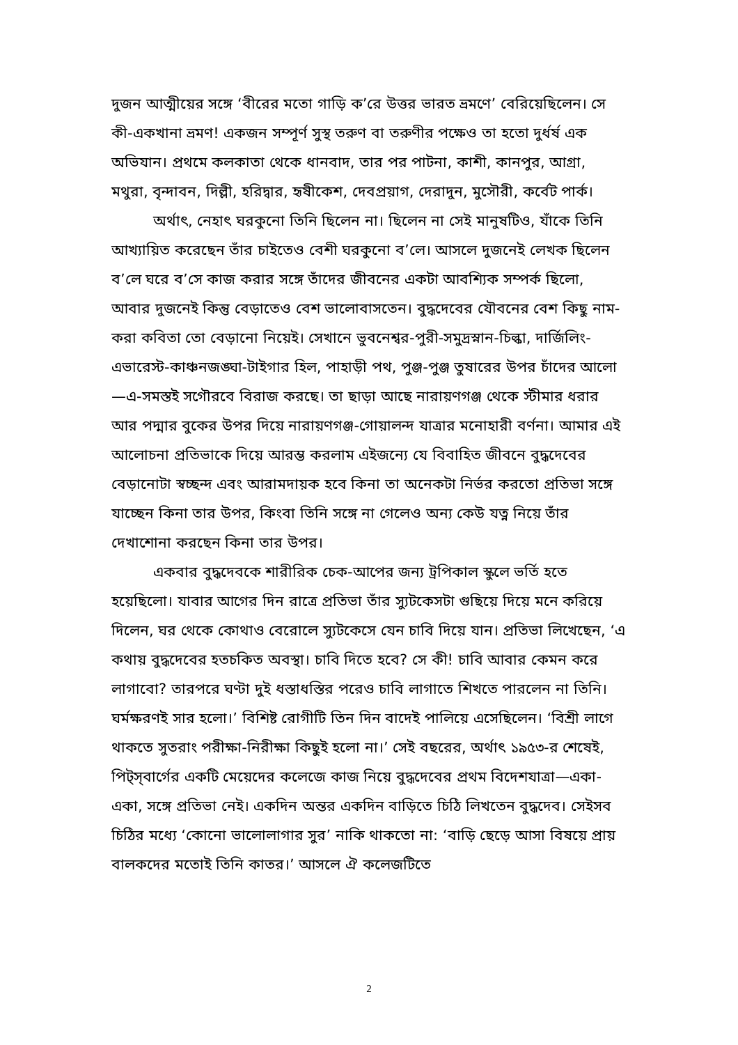দুজন আত্মীয়ের সঙ্গে ‘বীরের মতো গাড়ি ক’রে উত্তর ভারত ভ্রমণে’ বেরিয়েছিলেন। সে কী-একখানা ভ্রমণ! একজন সম্পূর্ণ সুস্থ তরুণ বা তরুণীর পক্ষেও তা হতো দুর্ধর্ষ এক অভিযান। প্রথমে কলকাতা থেকে ধানবাদ, তার পর পাটনা, কাশী, কানপুর, আগ্রা, মথুরা, বৃন্দাবন, দিল্লী, হরিদ্বার, হৃষীকেশ, দেবপ্রয়াগ, দেরাদুন, মুসৌরী, কর্বেট পার্ক।
অর্থাৎ, নেহাৎ ঘরকুনো তিনি ছিলেন না। ছিলেন না সেই মানুষটিও, যাঁকে তিনি আখ্যায়িত করেছেন তাঁর চাইতেও বেশী ঘরকুনো ব’লে। আসলে দুজনেই লেখক ছিলেন ব’লে ঘরে ব’সে কাজ করার সঙ্গে তাঁদের জীবনের একটা আবশ্যিক সম্পর্ক ছিলো, আবার দুজনেই কিন্তু বেড়াতেও বেশ ভালোবাসতেন। বুদ্ধদেবের যৌবনের বেশ কিছু নাম-করা কবিতা তো বেড়ানো নিয়েই। সেখানে ভুবনেশ্বর-পুরী-সমুদ্রস্নান-চিল্কা, দার্জিলিং-এভারেস্ট-কাঞ্চনজঙ্ঘা-টাইগার হিল, পাহাড়ী পথ, পুঞ্জ-পুঞ্জ তুষারের উপর চাঁদের আলো—এ-সমস্তই সগৌরবে বিরাজ করছে। তা ছাড়া আছে নারায়ণগঞ্জ থেকে স্টীমার ধরার আর পদ্মার বুকের উপর দিয়ে নারায়ণগঞ্জ-গোয়ালন্দ যাত্রার মনোহারী বর্ণনা। আমার এই আলোচনা প্রতিভাকে দিয়ে আরম্ভ করলাম এইজন্যে যে বিবাহিত জীবনে বুদ্ধদেবের বেড়ানোটা স্বচ্ছন্দ এবং আরামদায়ক হবে কিনা তা অনেকটা নির্ভর করতো প্রতিভা সঙ্গে যাচ্ছেন কিনা তার উপর, কিংবা তিনি সঙ্গে না গেলেও অন্য কেউ যত্ন নিয়ে তাঁর দেখাশোনা করছেন কিনা তার উপর।
একবার বুদ্ধদেবকে শারীরিক চেক-আপের জন্য ট্রপিকাল স্কুলে ভর্তি হতে হয়েছিলো। যাবার আগের দিন রাত্রে প্রতিভা তাঁর স্যুটকেসটা গুছিয়ে দিয়ে মনে করিয়ে দিলেন, ঘর থেকে কোথাও বেরোলে স্যুটকেসে যেন চাবি দিয়ে যান। প্রতিভা লিখেছেন, ‘এ কথায় বুদ্ধদেবের হতচকিত অবস্থা। চাবি দিতে হবে? সে কী! চাবি আবার কেমন করে লাগাবো? তারপরে ঘণ্টা দুই ধস্তাধস্তির পরেও চাবি লাগাতে শিখতে পারলেন না তিনি। ঘর্মক্ষরণই সার হলো।’ বিশিষ্ট রোগীটি তিন দিন বাদেই পালিয়ে এসেছিলেন। ‘বিশ্রী লাগে থাকতে সুতরাং পরীক্ষা-নিরীক্ষা কিছুই হলো না।’ সেই বছরের, অর্থাৎ ১৯৫৩-র শেষেই, পিট্‌স্‌বার্গের একটি মেয়েদের কলেজে কাজ নিয়ে বুদ্ধদেবের প্রথম বিদেশযাত্রা—একা-একা, সঙ্গে প্রতিভা নেই। একদিন অন্তর একদিন বাড়িতে চিঠি লিখতেন বুদ্ধদেব। সেইসব চিঠির মধ্যে ‘কোনো ভালোলাগার সুর’ নাকি থাকতো না: ‘বাড়ি ছেড়ে আসা বিষয়ে প্রায় বালকদের মতোই তিনি কাতর।’ আসলে ঐ কলেজটিতে
2